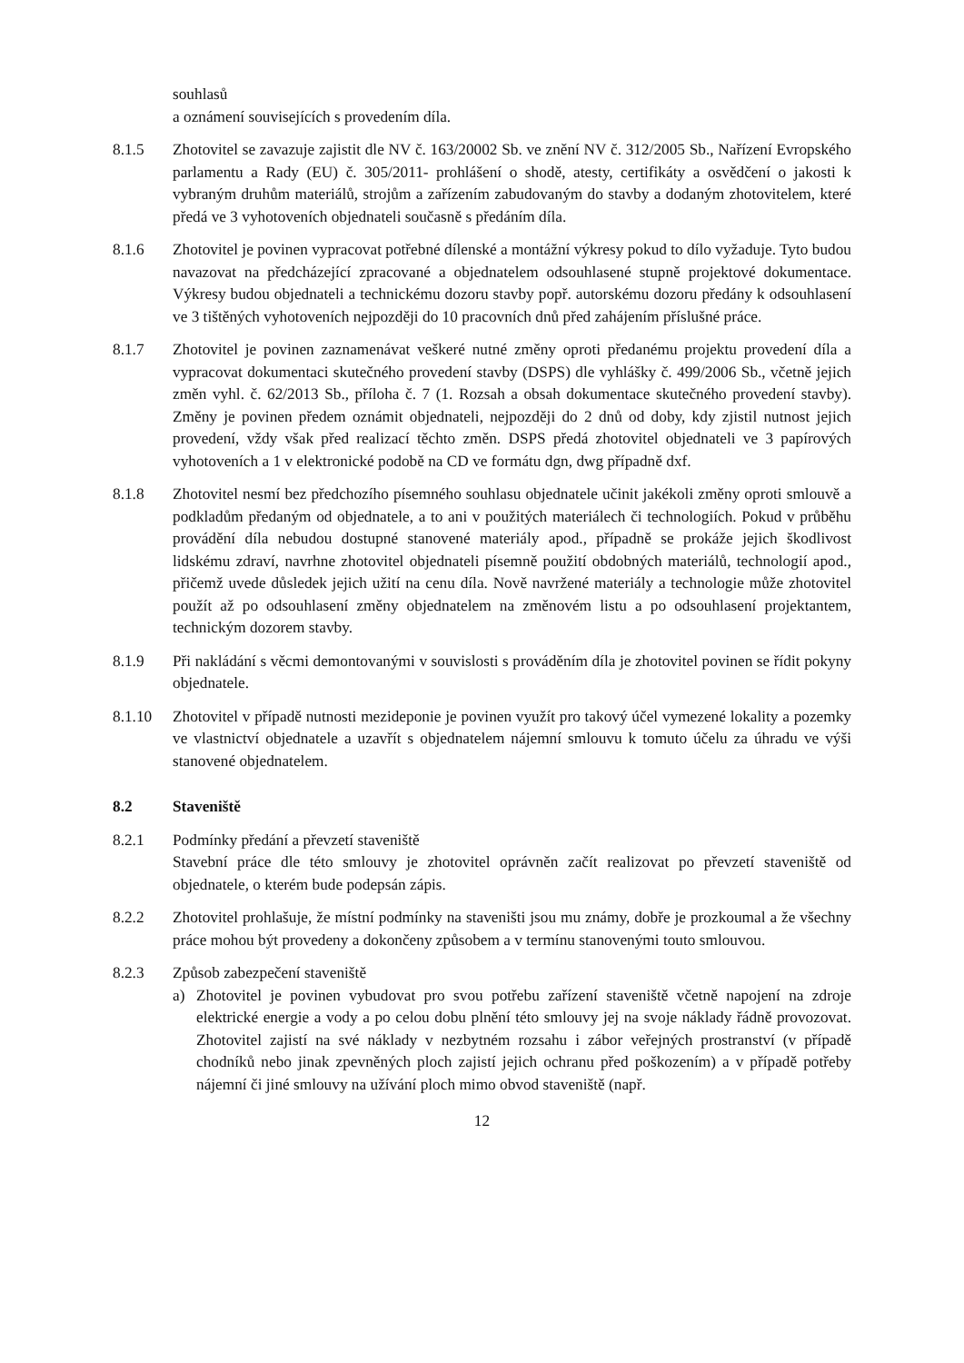souhlasů
a oznámení souvisejících s provedením díla.
8.1.5 Zhotovitel se zavazuje zajistit dle NV č. 163/20002 Sb. ve znění NV č. 312/2005 Sb., Nařízení Evropského parlamentu a Rady (EU) č. 305/2011- prohlášení o shodě, atesty, certifikáty a osvědčení o jakosti k vybraným druhům materiálů, strojům a zařízením zabudovaným do stavby a dodaným zhotovitelem, které předá ve 3 vyhotoveních objednateli současně s předáním díla.
8.1.6 Zhotovitel je povinen vypracovat potřebné dílenské a montážní výkresy pokud to dílo vyžaduje. Tyto budou navazovat na předcházející zpracované a objednatelem odsouhlasené stupně projektové dokumentace. Výkresy budou objednateli a technickému dozoru stavby popř. autorskému dozoru předány k odsouhlasení ve 3 tištěných vyhotoveních nejpozději do 10 pracovních dnů před zahájením příslušné práce.
8.1.7 Zhotovitel je povinen zaznamenávat veškeré nutné změny oproti předanému projektu provedení díla a vypracovat dokumentaci skutečného provedení stavby (DSPS) dle vyhlášky č. 499/2006 Sb., včetně jejich změn vyhl. č. 62/2013 Sb., příloha č. 7 (1. Rozsah a obsah dokumentace skutečného provedení stavby). Změny je povinen předem oznámit objednateli, nejpozději do 2 dnů od doby, kdy zjistil nutnost jejich provedení, vždy však před realizací těchto změn. DSPS předá zhotovitel objednateli ve 3 papírových vyhotoveních a 1 v elektronické podobě na CD ve formátu dgn, dwg případně dxf.
8.1.8 Zhotovitel nesmí bez předchozího písemného souhlasu objednatele učinit jakékoli změny oproti smlouvě a podkladům předaným od objednatele, a to ani v použitých materiálech či technologiích. Pokud v průběhu provádění díla nebudou dostupné stanovené materiály apod., případně se prokáže jejich škodlivost lidskému zdraví, navrhne zhotovitel objednateli písemně použití obdobných materiálů, technologií apod., přičemž uvede důsledek jejich užití na cenu díla. Nově navržené materiály a technologie může zhotovitel použít až po odsouhlasení změny objednatelem na změnovém listu a po odsouhlasení projektantem, technickým dozorem stavby.
8.1.9 Při nakládání s věcmi demontovanými v souvislosti s prováděním díla je zhotovitel povinen se řídit pokyny objednatele.
8.1.10 Zhotovitel v případě nutnosti mezideponie je povinen využít pro takový účel vymezené lokality a pozemky ve vlastnictví objednatele a uzavřít s objednatelem nájemní smlouvu k tomuto účelu za úhradu ve výši stanovené objednatelem.
8.2 Staveniště
8.2.1 Podmínky předání a převzetí staveniště
Stavební práce dle této smlouvy je zhotovitel oprávněn začít realizovat po převzetí staveniště od objednatele, o kterém bude podepsán zápis.
8.2.2 Zhotovitel prohlašuje, že místní podmínky na staveništi jsou mu známy, dobře je prozkoumal a že všechny práce mohou být provedeny a dokončeny způsobem a v termínu stanovenými touto smlouvou.
8.2.3 Způsob zabezpečení staveniště
a) Zhotovitel je povinen vybudovat pro svou potřebu zařízení staveniště včetně napojení na zdroje elektrické energie a vody a po celou dobu plnění této smlouvy jej na svoje náklady řádně provozovat. Zhotovitel zajistí na své náklady v nezbytném rozsahu i zábor veřejných prostranství (v případě chodníků nebo jinak zpevněných ploch zajistí jejich ochranu před poškozením) a v případě potřeby nájemní či jiné smlouvy na užívání ploch mimo obvod staveniště (např.
12